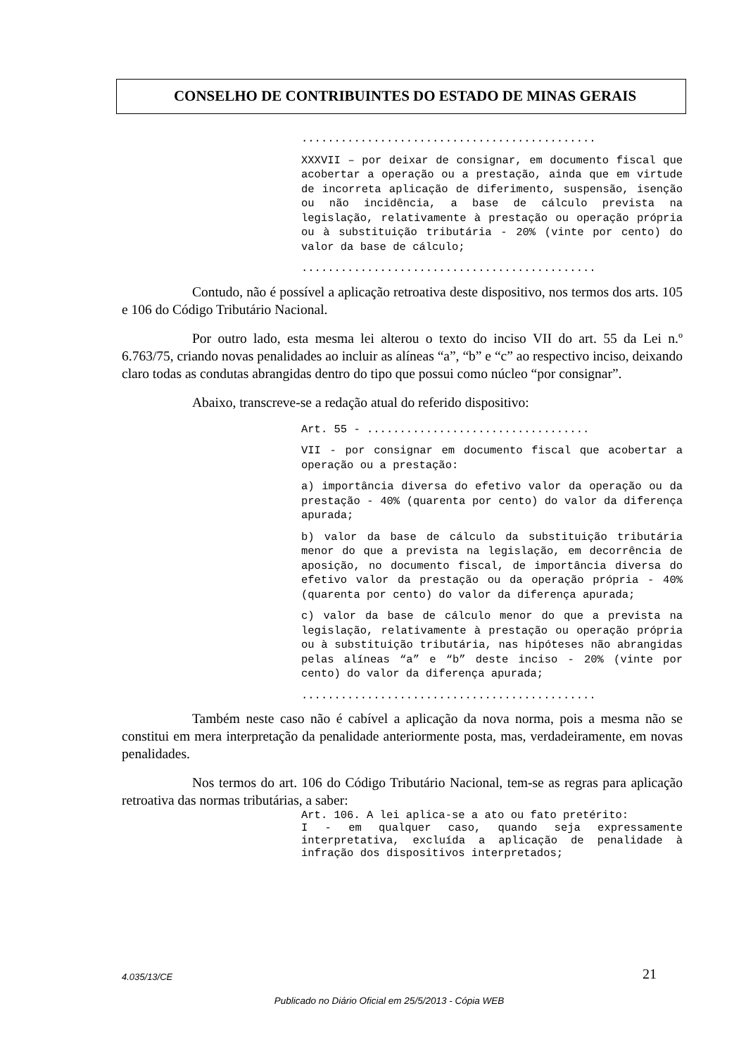CONSELHO DE CONTRIBUINTES DO ESTADO DE MINAS GERAIS
.............................................
XXXVII – por deixar de consignar, em documento fiscal que acobertar a operação ou a prestação, ainda que em virtude de incorreta aplicação de diferimento, suspensão, isenção ou não incidência, a base de cálculo prevista na legislação, relativamente à prestação ou operação própria ou à substituição tributária - 20% (vinte por cento) do valor da base de cálculo;
.............................................
Contudo, não é possível a aplicação retroativa deste dispositivo, nos termos dos arts. 105 e 106 do Código Tributário Nacional.
Por outro lado, esta mesma lei alterou o texto do inciso VII do art. 55 da Lei n.º 6.763/75, criando novas penalidades ao incluir as alíneas “a”, “b” e “c” ao respectivo inciso, deixando claro todas as condutas abrangidas dentro do tipo que possui como núcleo “por consignar”.
Abaixo, transcreve-se a redação atual do referido dispositivo:
Art. 55 - ..................................
VII - por consignar em documento fiscal que acobertar a operação ou a prestação:
a) importância diversa do efetivo valor da operação ou da prestação - 40% (quarenta por cento) do valor da diferença apurada;
b) valor da base de cálculo da substituição tributária menor do que a prevista na legislação, em decorrência de aposição, no documento fiscal, de importância diversa do efetivo valor da prestação ou da operação própria - 40% (quarenta por cento) do valor da diferença apurada;
c) valor da base de cálculo menor do que a prevista na legislação, relativamente à prestação ou operação própria ou à substituição tributária, nas hipóteses não abrangidas pelas alíneas “a” e “b” deste inciso - 20% (vinte por cento) do valor da diferença apurada;
.............................................
Também neste caso não é cabível a aplicação da nova norma, pois a mesma não se constitui em mera interpretação da penalidade anteriormente posta, mas, verdadeiramente, em novas penalidades.
Nos termos do art. 106 do Código Tributário Nacional, tem-se as regras para aplicação retroativa das normas tributárias, a saber:
Art. 106. A lei aplica-se a ato ou fato pretérito:
I - em qualquer caso, quando seja expressamente interpretativa, excluída a aplicação de penalidade à infração dos dispositivos interpretados;
4.035/13/CE 21
Publicado no Diário Oficial em 25/5/2013 - Cópia WEB